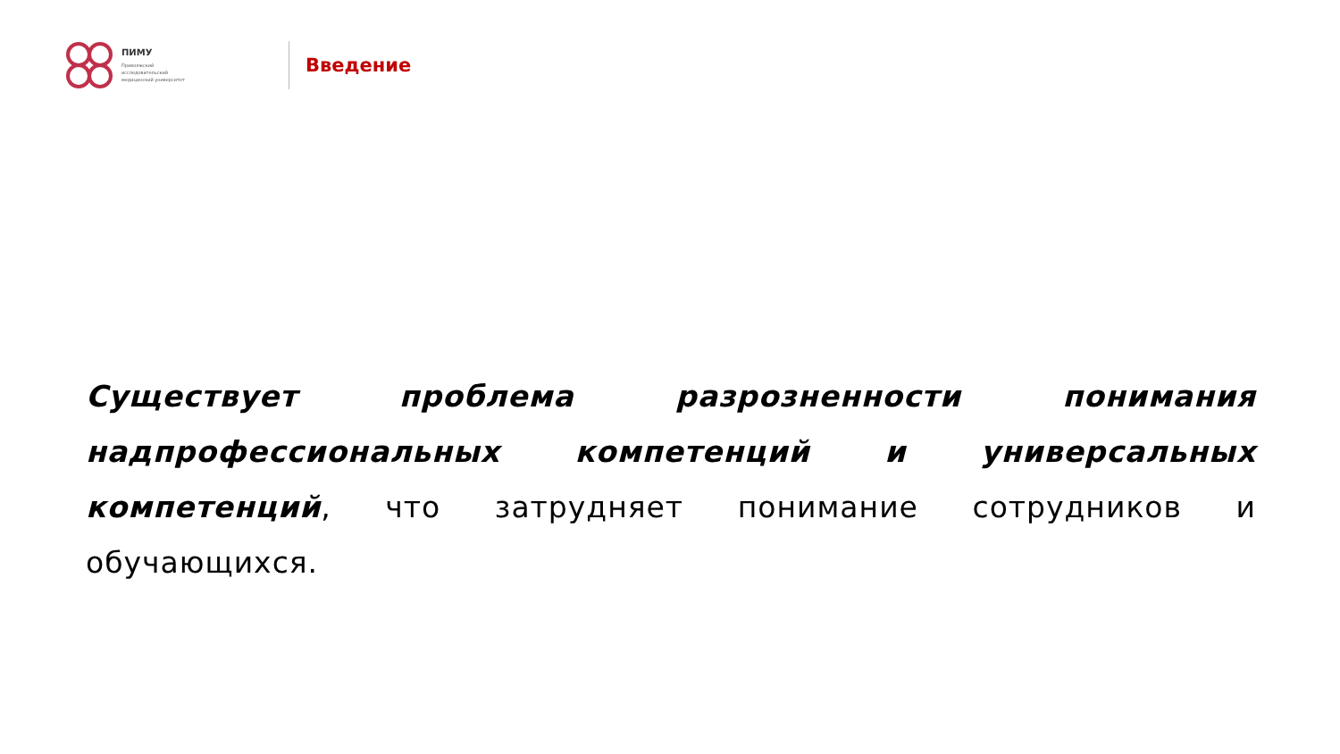ПИМУ
Приволжский
исследовательский
медицинский университет
Введение
Существует проблема разрозненности понимания надпрофессиональных компетенций и универсальных компетенций, что затрудняет понимание сотрудников и обучающихся.